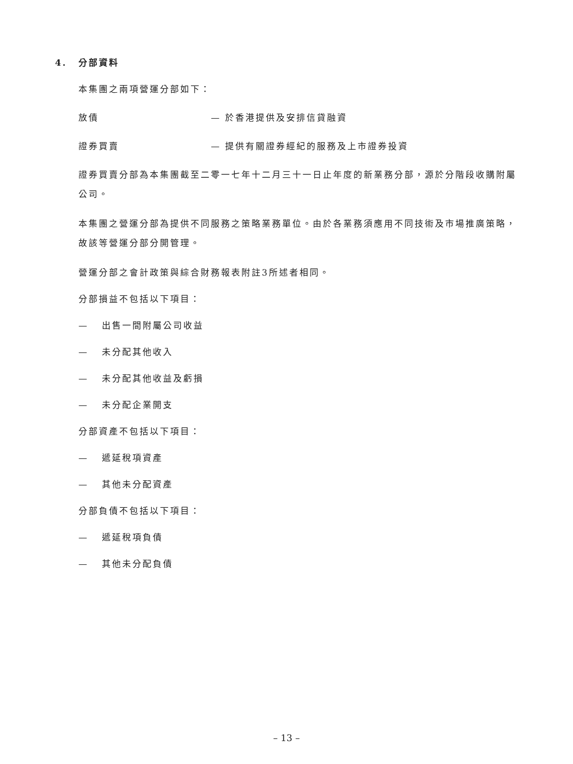4. 分部資料
本集團之兩項營運分部如下：
放債 — 於香港提供及安排信貸融資
證券買賣 — 提供有關證券經紀的服務及上市證券投資
證券買賣分部為本集團截至二零一七年十二月三十一日止年度的新業務分部，源於分階段收購附屬公司。
本集團之營運分部為提供不同服務之策略業務單位。由於各業務須應用不同技術及市場推廣策略，故該等營運分部分開管理。
營運分部之會計政策與綜合財務報表附註3所述者相同。
分部損益不包括以下項目：
— 出售一間附屬公司收益
— 未分配其他收入
— 未分配其他收益及虧損
— 未分配企業開支
分部資產不包括以下項目：
— 遞延稅項資產
— 其他未分配資產
分部負債不包括以下項目：
— 遞延稅項負債
— 其他未分配負債
– 13 –